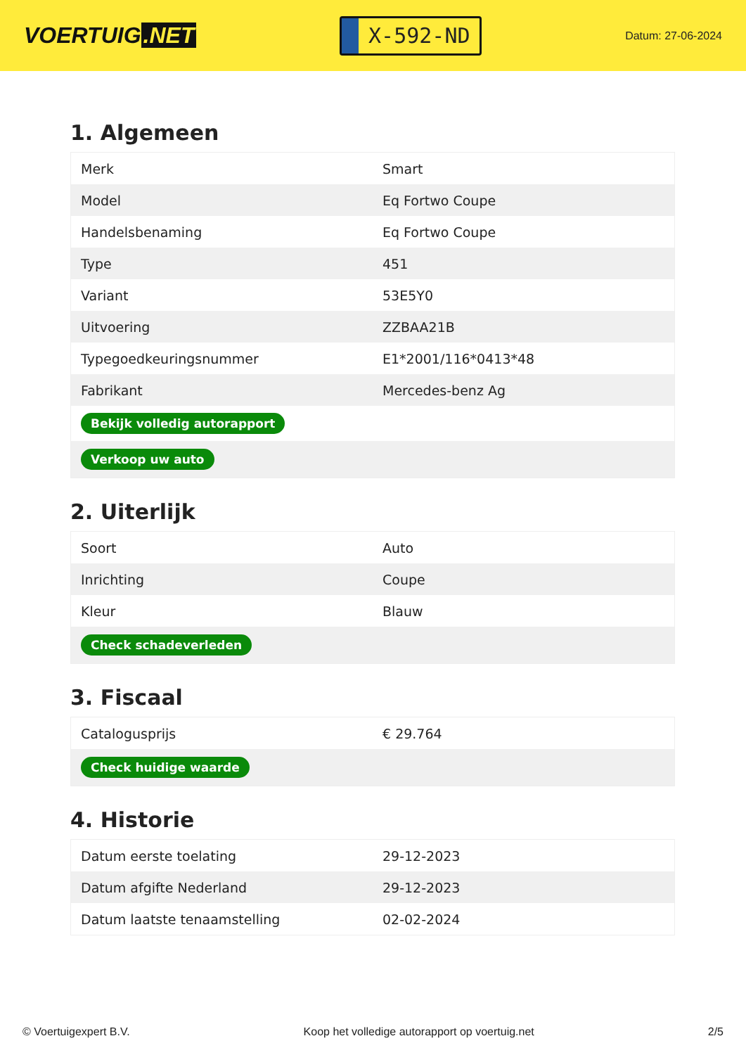VOERTUIG.NET
X-592-ND
Datum: 27-06-2024
1. Algemeen
| Merk | Smart |
| Model | Eq Fortwo Coupe |
| Handelsbenaming | Eq Fortwo Coupe |
| Type | 451 |
| Variant | 53E5Y0 |
| Uitvoering | ZZBAA21B |
| Typegoedkeuringsnummer | E1*2001/116*0413*48 |
| Fabrikant | Mercedes-benz Ag |
| Bekijk volledig autorapport | |
| Verkoop uw auto | |
2. Uiterlijk
| Soort | Auto |
| Inrichting | Coupe |
| Kleur | Blauw |
| Check schadeverleden | |
3. Fiscaal
| Catalogusprijs | € 29.764 |
| Check huidige waarde | |
4. Historie
| Datum eerste toelating | 29-12-2023 |
| Datum afgifte Nederland | 29-12-2023 |
| Datum laatste tenaamstelling | 02-02-2024 |
© Voertuigexpert B.V. Koop het volledige autorapport op voertuig.net 2/5